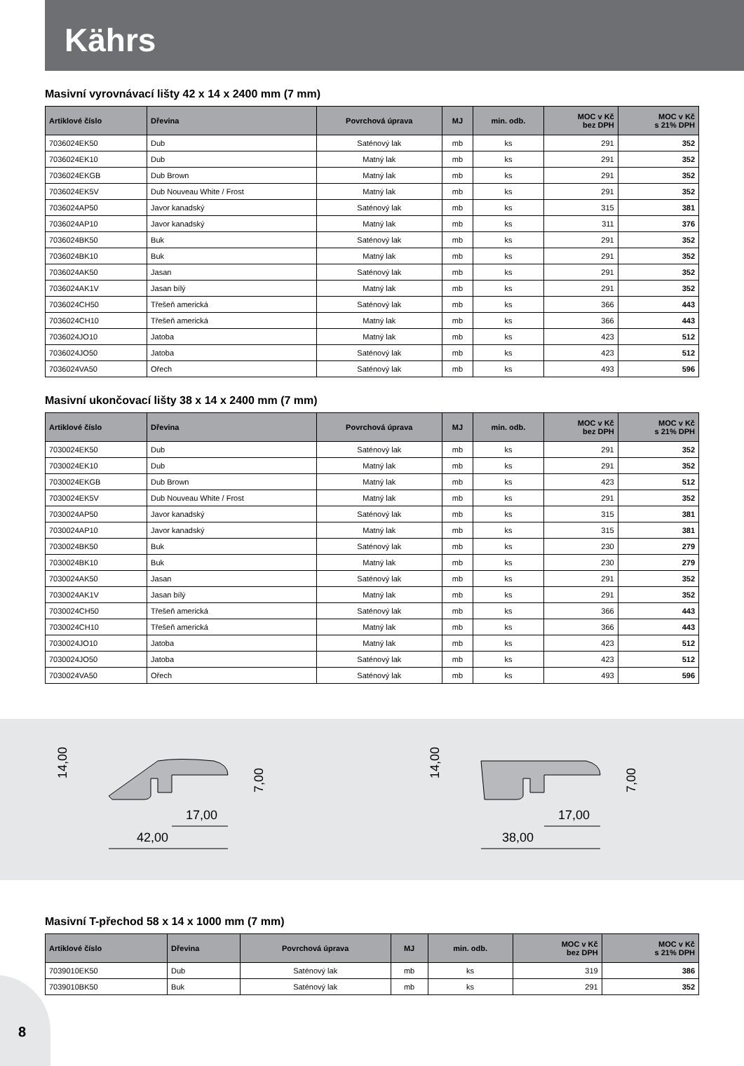Kährs
Masivní vyrovnávací lišty 42 x 14 x 2400 mm (7 mm)
| Artiklové číslo | Dřevina | Povrchová úprava | MJ | min. odb. | MOC v Kč bez DPH | MOC v Kč s 21% DPH |
| --- | --- | --- | --- | --- | --- | --- |
| 7036024EK50 | Dub | Saténový lak | mb | ks | 291 | 352 |
| 7036024EK10 | Dub | Matný lak | mb | ks | 291 | 352 |
| 7036024EKGB | Dub Brown | Matný lak | mb | ks | 291 | 352 |
| 7036024EK5V | Dub Nouveau White / Frost | Matný lak | mb | ks | 291 | 352 |
| 7036024AP50 | Javor kanadský | Saténový lak | mb | ks | 315 | 381 |
| 7036024AP10 | Javor kanadský | Matný lak | mb | ks | 311 | 376 |
| 7036024BK50 | Buk | Saténový lak | mb | ks | 291 | 352 |
| 7036024BK10 | Buk | Matný lak | mb | ks | 291 | 352 |
| 7036024AK50 | Jasan | Saténový lak | mb | ks | 291 | 352 |
| 7036024AK1V | Jasan bílý | Matný lak | mb | ks | 291 | 352 |
| 7036024CH50 | Třešeň americká | Saténový lak | mb | ks | 366 | 443 |
| 7036024CH10 | Třešeň americká | Matný lak | mb | ks | 366 | 443 |
| 7036024JO10 | Jatoba | Matný lak | mb | ks | 423 | 512 |
| 7036024JO50 | Jatoba | Saténový lak | mb | ks | 423 | 512 |
| 7036024VA50 | Ořech | Saténový lak | mb | ks | 493 | 596 |
Masivní ukončovací lišty 38 x 14 x 2400 mm (7 mm)
| Artiklové číslo | Dřevina | Povrchová úprava | MJ | min. odb. | MOC v Kč bez DPH | MOC v Kč s 21% DPH |
| --- | --- | --- | --- | --- | --- | --- |
| 7030024EK50 | Dub | Saténový lak | mb | ks | 291 | 352 |
| 7030024EK10 | Dub | Matný lak | mb | ks | 291 | 352 |
| 7030024EKGB | Dub Brown | Matný lak | mb | ks | 423 | 512 |
| 7030024EK5V | Dub Nouveau White / Frost | Matný lak | mb | ks | 291 | 352 |
| 7030024AP50 | Javor kanadský | Saténový lak | mb | ks | 315 | 381 |
| 7030024AP10 | Javor kanadský | Matný lak | mb | ks | 315 | 381 |
| 7030024BK50 | Buk | Saténový lak | mb | ks | 230 | 279 |
| 7030024BK10 | Buk | Matný lak | mb | ks | 230 | 279 |
| 7030024AK50 | Jasan | Saténový lak | mb | ks | 291 | 352 |
| 7030024AK1V | Jasan bílý | Matný lak | mb | ks | 291 | 352 |
| 7030024CH50 | Třešeň americká | Saténový lak | mb | ks | 366 | 443 |
| 7030024CH10 | Třešeň americká | Matný lak | mb | ks | 366 | 443 |
| 7030024JO10 | Jatoba | Matný lak | mb | ks | 423 | 512 |
| 7030024JO50 | Jatoba | Saténový lak | mb | ks | 423 | 512 |
| 7030024VA50 | Ořech | Saténový lak | mb | ks | 493 | 596 |
14,00
7,00
42,00
17,00
14,00
7,00
38,00
17,00
Masivní T-přechod 58 x 14 x 1000 mm (7 mm)
| Artiklové číslo | Dřevina | Povrchová úprava | MJ | min. odb. | MOC v Kč bez DPH | MOC v Kč s 21% DPH |
| --- | --- | --- | --- | --- | --- | --- |
| 7039010EK50 | Dub | Saténový lak | mb | ks | 319 | 386 |
| 7039010BK50 | Buk | Saténový lak | mb | ks | 291 | 352 |
8